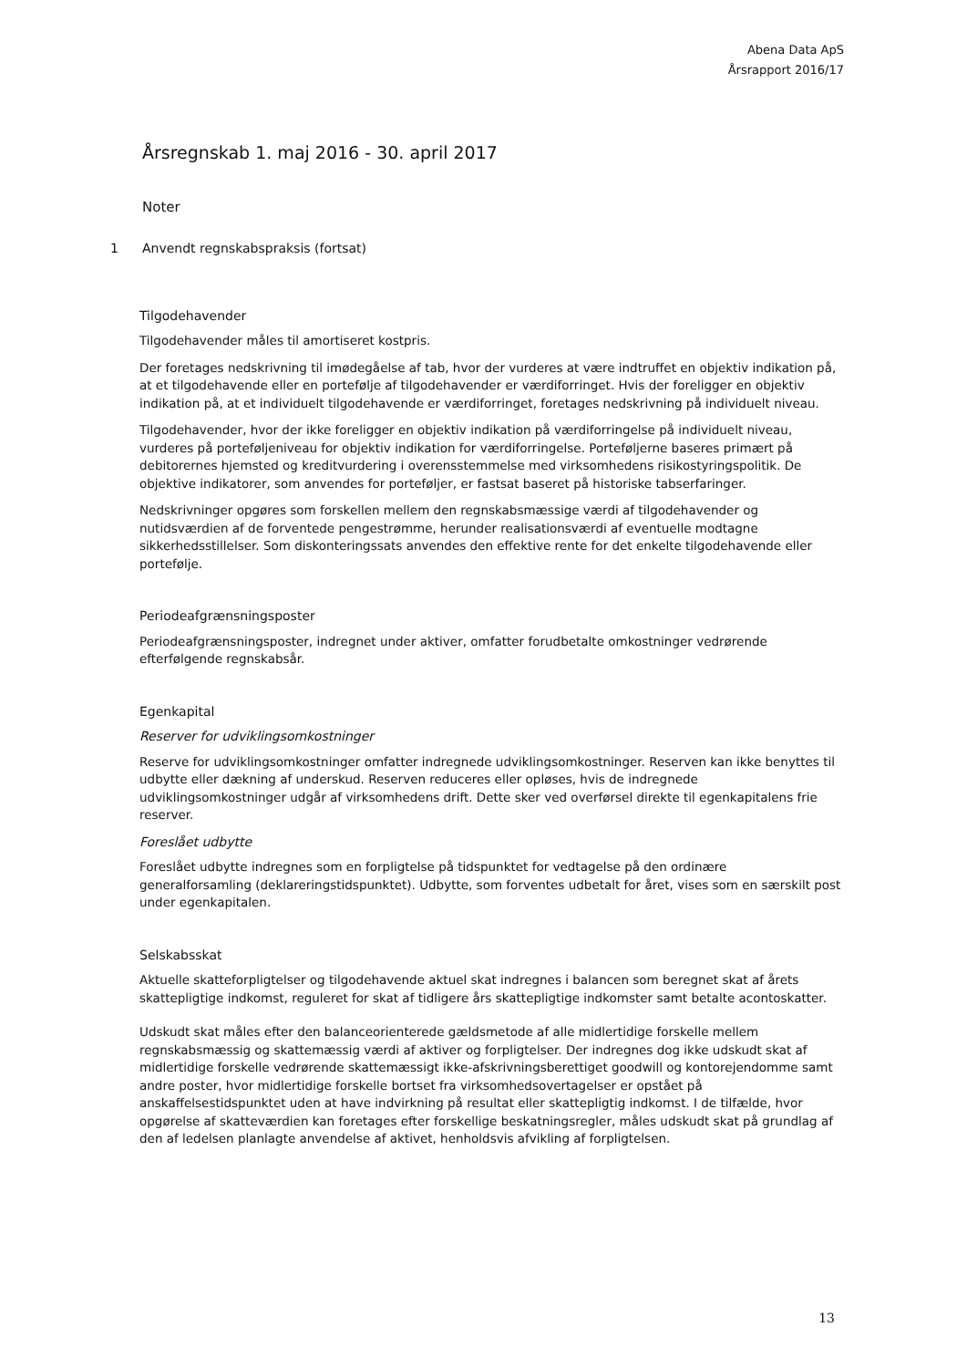Abena Data ApS
Årsrapport 2016/17
Årsregnskab 1. maj 2016 - 30. april 2017
Noter
1 Anvendt regnskabspraksis (fortsat)
Tilgodehavender
Tilgodehavender måles til amortiseret kostpris.
Der foretages nedskrivning til imødegåelse af tab, hvor der vurderes at være indtruffet en objektiv indikation på, at et tilgodehavende eller en portefølje af tilgodehavender er værdiforringet. Hvis der foreligger en objektiv indikation på, at et individuelt tilgodehavende er værdiforringet, foretages nedskrivning på individuelt niveau.
Tilgodehavender, hvor der ikke foreligger en objektiv indikation på værdiforringelse på individuelt niveau, vurderes på porteføljeniveau for objektiv indikation for værdiforringelse. Porteføljerne baseres primært på debitorernes hjemsted og kreditvurdering i overensstemmelse med virksomhedens risikostyringspolitik. De objektive indikatorer, som anvendes for porteføljer, er fastsat baseret på historiske tabserfaringer.
Nedskrivninger opgøres som forskellen mellem den regnskabsmæssige værdi af tilgodehavender og nutidsværdien af de forventede pengestrømme, herunder realisationsværdi af eventuelle modtagne sikkerhedsstillelser. Som diskonteringssats anvendes den effektive rente for det enkelte tilgodehavende eller portefølje.
Periodeafgrænsningsposter
Periodeafgrænsningsposter, indregnet under aktiver, omfatter forudbetalte omkostninger vedrørende efterfølgende regnskabsår.
Egenkapital
Reserver for udviklingsomkostninger
Reserve for udviklingsomkostninger omfatter indregnede udviklingsomkostninger. Reserven kan ikke benyttes til udbytte eller dækning af underskud. Reserven reduceres eller opløses, hvis de indregnede udviklingsomkostninger udgår af virksomhedens drift. Dette sker ved overførsel direkte til egenkapitalens frie reserver.
Foreslået udbytte
Foreslået udbytte indregnes som en forpligtelse på tidspunktet for vedtagelse på den ordinære generalforsamling (deklareringstidspunktet). Udbytte, som forventes udbetalt for året, vises som en særskilt post under egenkapitalen.
Selskabsskat
Aktuelle skatteforpligtelser og tilgodehavende aktuel skat indregnes i balancen som beregnet skat af årets skattepligtige indkomst, reguleret for skat af tidligere års skattepligtige indkomster samt betalte acontoskatter.
Udskudt skat måles efter den balanceorienterede gældsmetode af alle midlertidige forskelle mellem regnskabsmæssig og skattemæssig værdi af aktiver og forpligtelser. Der indregnes dog ikke udskudt skat af midlertidige forskelle vedrørende skattemæssigt ikke-afskrivningsberettiget goodwill og kontorejendomme samt andre poster, hvor midlertidige forskelle bortset fra virksomhedsovertagelser er opstået på anskaffelsestidspunktet uden at have indvirkning på resultat eller skattepligtig indkomst. I de tilfælde, hvor opgørelse af skatteværdien kan foretages efter forskellige beskatningsregler, måles udskudt skat på grundlag af den af ledelsen planlagte anvendelse af aktivet, henholdsvis afvikling af forpligtelsen.
13